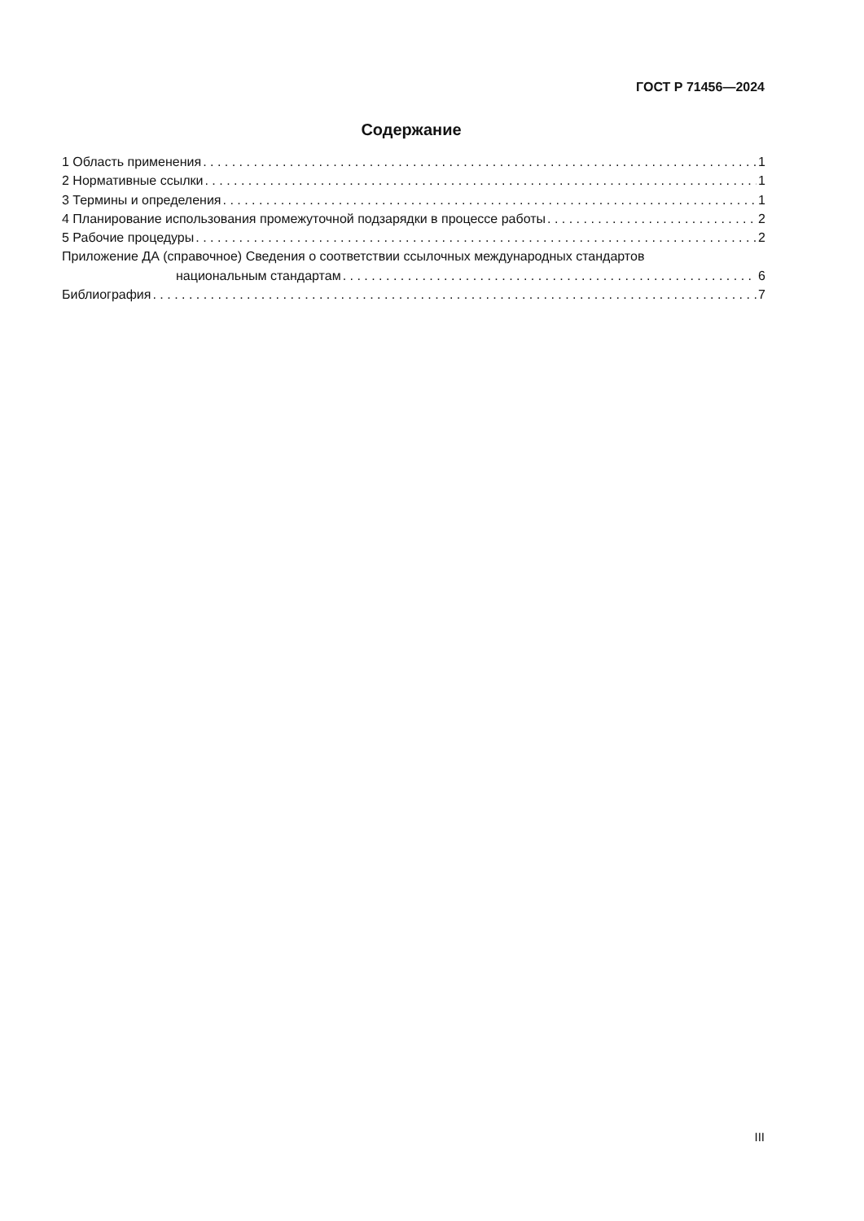ГОСТ Р 71456—2024
Содержание
1 Область применения 1
2 Нормативные ссылки 1
3 Термины и определения 1
4 Планирование использования промежуточной подзарядки в процессе работы 2
5 Рабочие процедуры 2
Приложение ДА (справочное) Сведения о соответствии ссылочных международных стандартов
национальным стандартам 6
Библиография 7
III